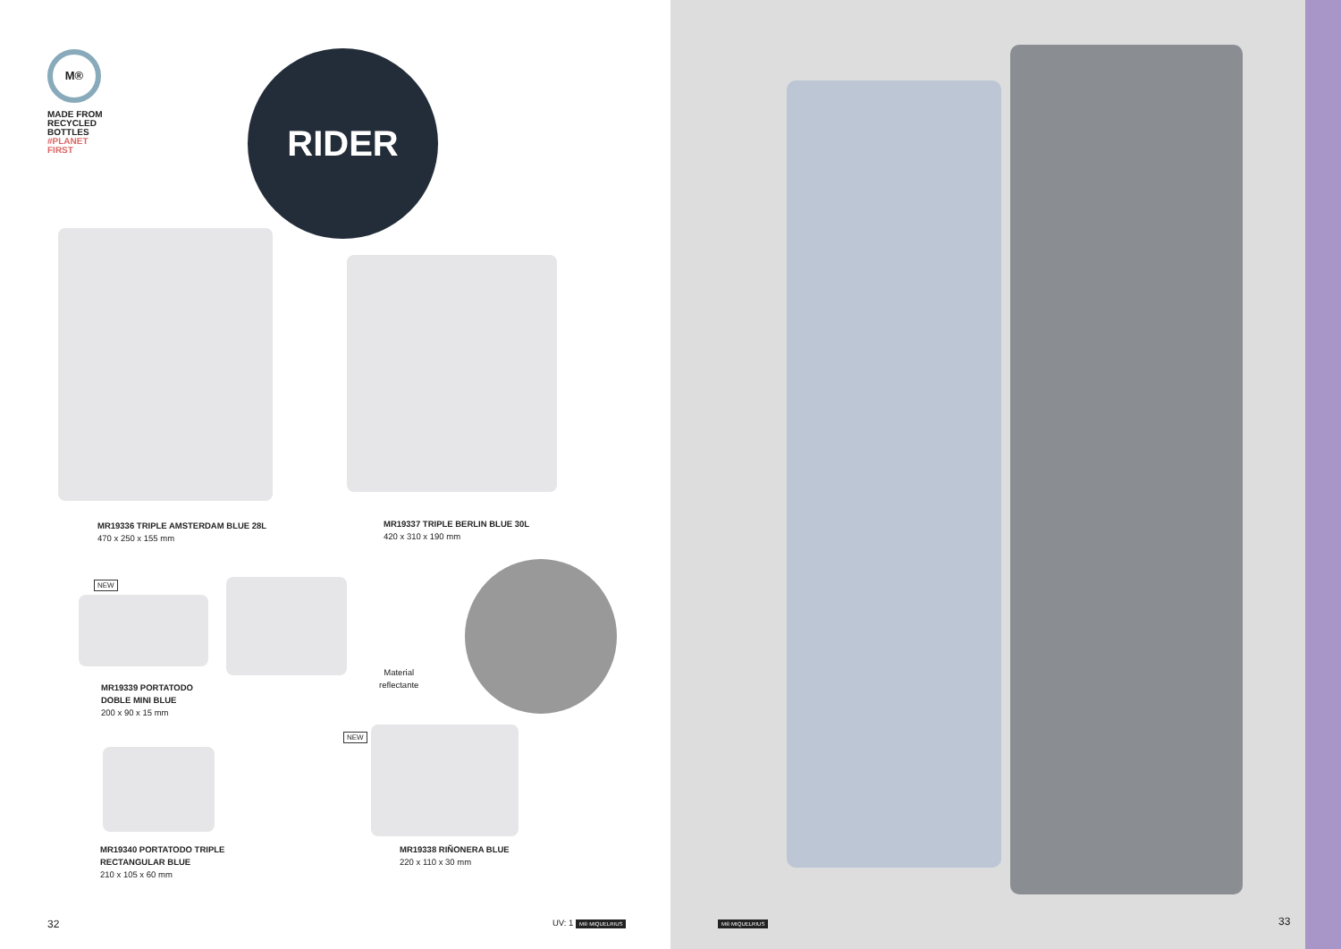M®
MADE FROM RECYCLED BOTTLES
#PLANET FIRST
RIDER
MR19336 TRIPLE AMSTERDAM BLUE 28L
470 x 250 x 155 mm
MR19337 TRIPLE BERLIN BLUE 30L
420 x 310 x 190 mm
NEW
MR19339 PORTATODO
DOBLE MINI BLUE
200 x 90 x 15 mm
Material
reflectante
MR19340 PORTATODO TRIPLE
RECTANGULAR BLUE
210 x 105 x 60 mm
NEW
MR19338 RIÑONERA BLUE
220 x 110 x 30 mm
32 UV: 1 M® MIQUELRIUS
M® MIQUELRIUS 33